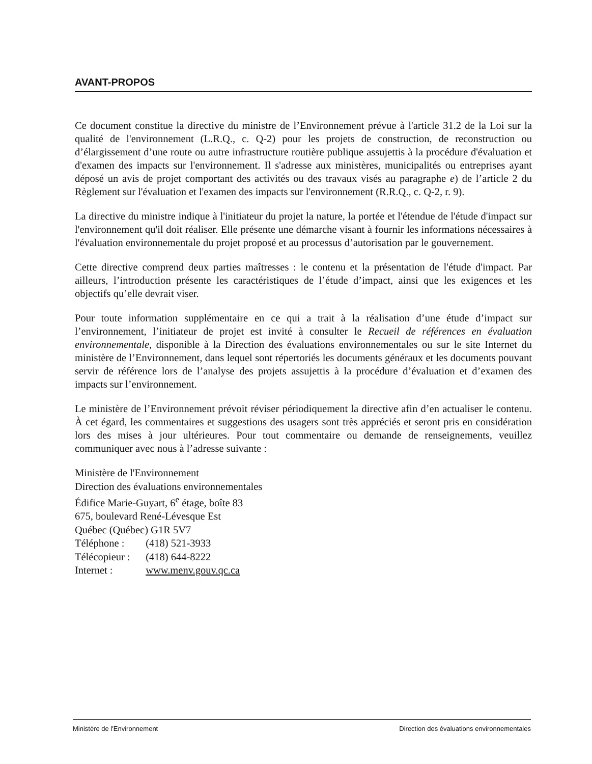AVANT-PROPOS
Ce document constitue la directive du ministre de l’Environnement prévue à l'article 31.2 de la Loi sur la qualité de l'environnement (L.R.Q., c. Q-2) pour les projets de construction, de reconstruction ou d’élargissement d’une route ou autre infrastructure routière publique assujettis à la procédure d'évaluation et d'examen des impacts sur l'environnement. Il s'adresse aux ministères, municipalités ou entreprises ayant déposé un avis de projet comportant des activités ou des travaux visés au paragraphe e) de l’article 2 du Règlement sur l'évaluation et l'examen des impacts sur l'environnement (R.R.Q., c. Q-2, r. 9).
La directive du ministre indique à l'initiateur du projet la nature, la portée et l'étendue de l'étude d'impact sur l'environnement qu'il doit réaliser. Elle présente une démarche visant à fournir les informations nécessaires à l'évaluation environnementale du projet proposé et au processus d’autorisation par le gouvernement.
Cette directive comprend deux parties maîtresses : le contenu et la présentation de l'étude d'impact. Par ailleurs, l’introduction présente les caractéristiques de l’étude d’impact, ainsi que les exigences et les objectifs qu’elle devrait viser.
Pour toute information supplémentaire en ce qui a trait à la réalisation d’une étude d’impact sur l’environnement, l’initiateur de projet est invité à consulter le Recueil de références en évaluation environnementale, disponible à la Direction des évaluations environnementales ou sur le site Internet du ministère de l’Environnement, dans lequel sont répertoriés les documents généraux et les documents pouvant servir de référence lors de l’analyse des projets assujettis à la procédure d’évaluation et d’examen des impacts sur l’environnement.
Le ministère de l’Environnement prévoit réviser périodiquement la directive afin d’en actualiser le contenu. À cet égard, les commentaires et suggestions des usagers sont très appréciés et seront pris en considération lors des mises à jour ultérieures. Pour tout commentaire ou demande de renseignements, veuillez communiquer avec nous à l’adresse suivante :
Ministère de l'Environnement
Direction des évaluations environnementales
Édifice Marie-Guyart, 6<sup>e</sup> étage, boîte 83
675, boulevard René-Lévesque Est
Québec (Québec) G1R 5V7
Téléphone : (418) 521-3933
Télécopieur : (418) 644-8222
Internet : www.menv.gouv.qc.ca
Ministère de l'Environnement Direction des évaluations environnementales